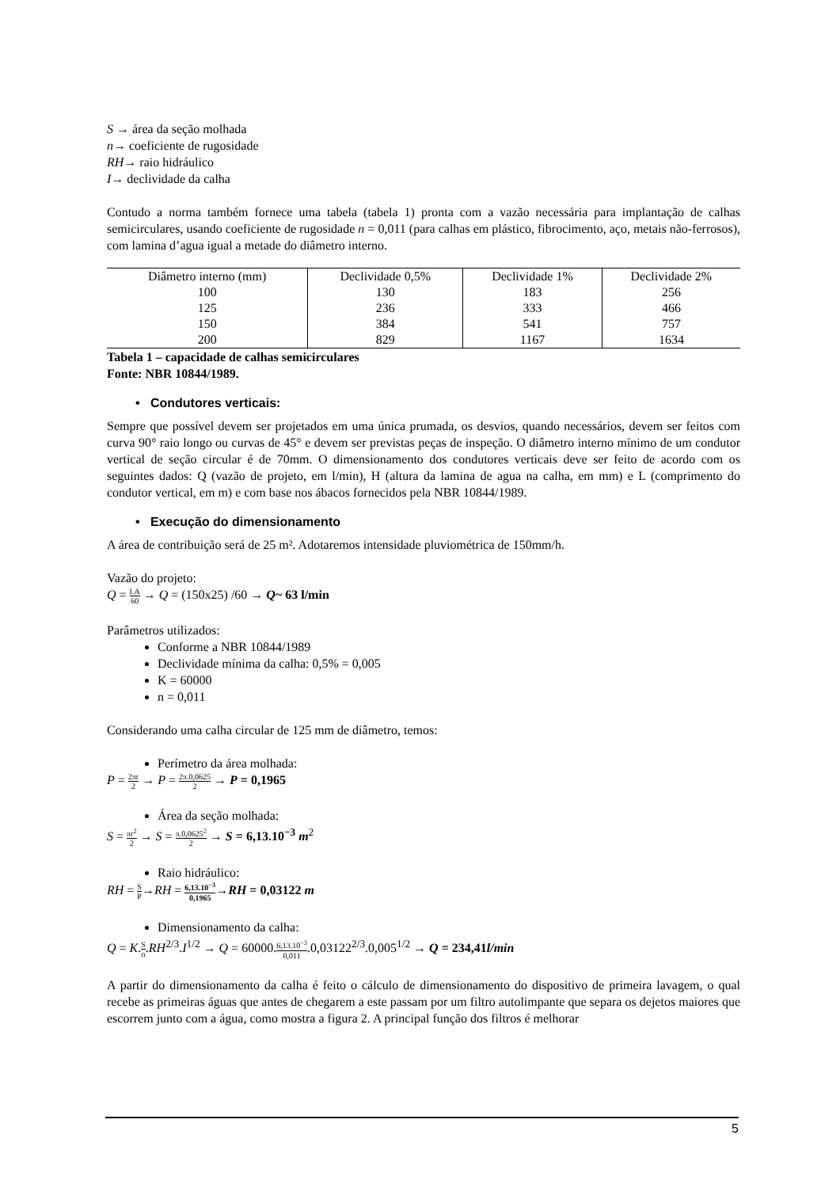S → área da seção molhada
n→ coeficiente de rugosidade
RH→ raio hidráulico
I→ declividade da calha
Contudo a norma também fornece uma tabela (tabela 1) pronta com a vazão necessária para implantação de calhas semicirculares, usando coeficiente de rugosidade n = 0,011 (para calhas em plástico, fibrocimento, aço, metais não-ferrosos), com lamina d’agua igual a metade do diâmetro interno.
| Diâmetro interno (mm) | Declividade 0,5% | Declividade 1% | Declividade 2% |
| 100 | 130 | 183 | 256 |
| 125 | 236 | 333 | 466 |
| 150 | 384 | 541 | 757 |
| 200 | 829 | 1167 | 1634 |
Tabela 1 – capacidade de calhas semicirculares
Fonte: NBR 10844/1989.
• Condutores verticais:
Sempre que possível devem ser projetados em uma única prumada, os desvios, quando necessários, devem ser feitos com curva 90° raio longo ou curvas de 45° e devem ser previstas peças de inspeção. O diâmetro interno mínimo de um condutor vertical de seção circular é de 70mm. O dimensionamento dos condutores verticais deve ser feito de acordo com os seguintes dados: Q (vazão de projeto, em l/min), H (altura da lamina de agua na calha, em mm) e L (comprimento do condutor vertical, em m) e com base nos ábacos fornecidos pela NBR 10844/1989.
• Execução do dimensionamento
A área de contribuição será de 25 m². Adotaremos intensidade pluviométrica de 150mm/h.
Vazão do projeto:
Q = I.A 60 → Q = (150x25) /60 → Q~ 63 l/min
Parâmetros utilizados:
Conforme a NBR 10844/1989
Declividade mínima da calha: 0,5% = 0,005
K = 60000
n = 0,011
Considerando uma calha circular de 125 mm de diâmetro, temos:
Perímetro da área molhada:
P = 2πr 2 → P = 2π.0,0625 2 → P = 0,1965
Área da seção molhada:
S = πr<sup>2</sup> 2 → S = π.0,0625<sup>2</sup> 2 → S = 6,13.10<sup>−3</sup> m<sup>2</sup>
Raio hidráulico:
RH = S P→RH = 6,13.10<sup>−3</sup> 0,1965→RH = 0,03122 m
Dimensionamento da calha:
Q = K.S n.RH<sup>2/3</sup>.I<sup>1/2</sup> → Q = 60000.6,13.10<sup>−3</sup> 0,011.0,03122<sup>2/3</sup>.0,005<sup>1/2</sup> → Q = 234,41l/min
A partir do dimensionamento da calha é feito o cálculo de dimensionamento do dispositivo de primeira lavagem, o qual recebe as primeiras águas que antes de chegarem a este passam por um filtro autolimpante que separa os dejetos maiores que escorrem junto com a água, como mostra a figura 2. A principal função dos filtros é melhorar
5